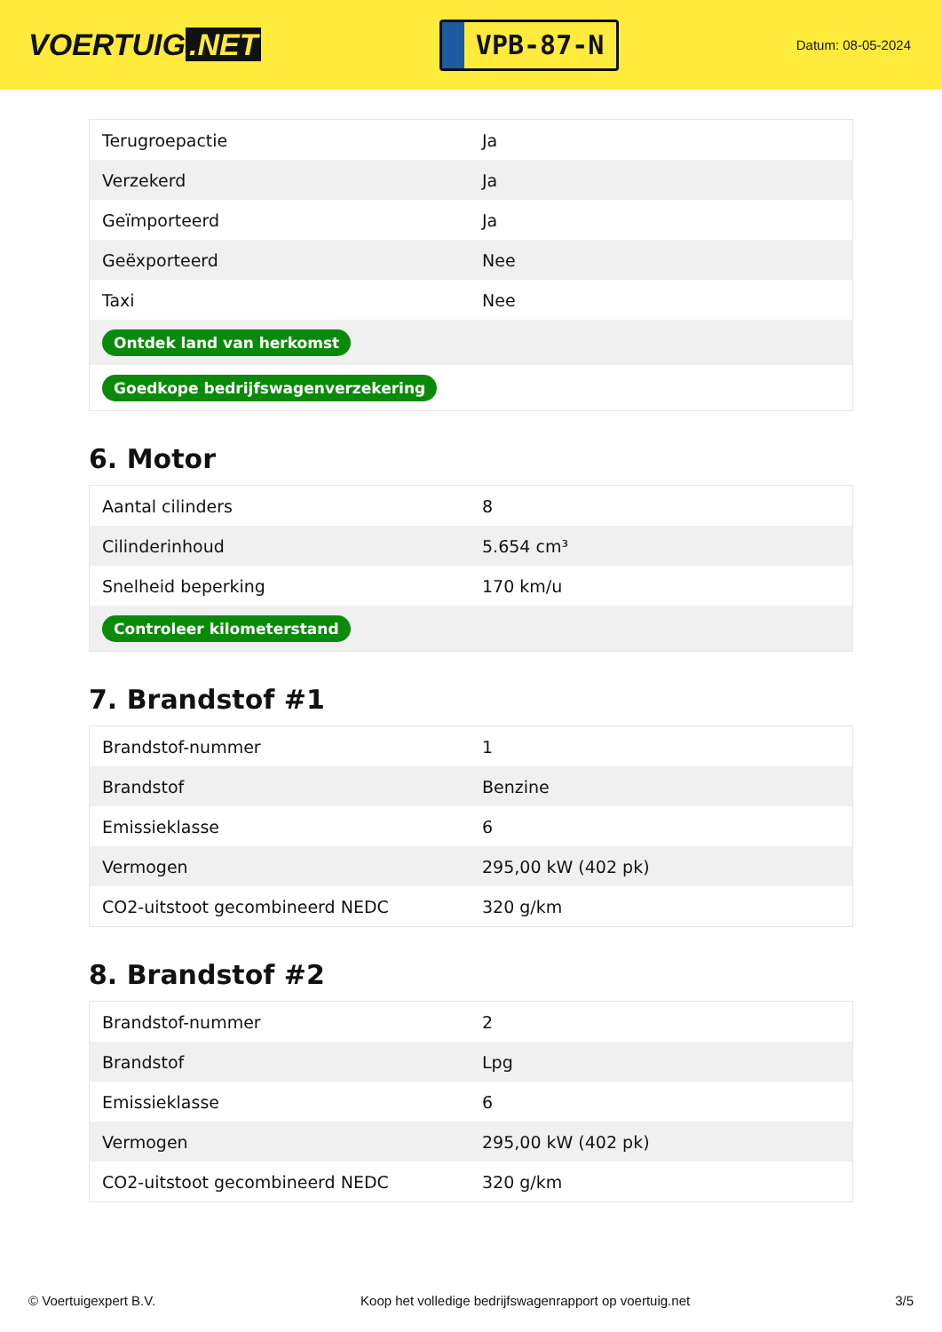VOERTUIG.NET
VPB-87-N
Datum: 08-05-2024
| Terugroepactie | Ja |
| Verzekerd | Ja |
| Geïmporteerd | Ja |
| Geëxporteerd | Nee |
| Taxi | Nee |
| Ontdek land van herkomst | |
| Goedkope bedrijfswagenverzekering | |
6. Motor
| Aantal cilinders | 8 |
| Cilinderinhoud | 5.654 cm³ |
| Snelheid beperking | 170 km/u |
| Controleer kilometerstand | |
7. Brandstof #1
| Brandstof-nummer | 1 |
| Brandstof | Benzine |
| Emissieklasse | 6 |
| Vermogen | 295,00 kW (402 pk) |
| CO2-uitstoot gecombineerd NEDC | 320 g/km |
8. Brandstof #2
| Brandstof-nummer | 2 |
| Brandstof | Lpg |
| Emissieklasse | 6 |
| Vermogen | 295,00 kW (402 pk) |
| CO2-uitstoot gecombineerd NEDC | 320 g/km |
© Voertuigexpert B.V. Koop het volledige bedrijfswagenrapport op voertuig.net 3/5